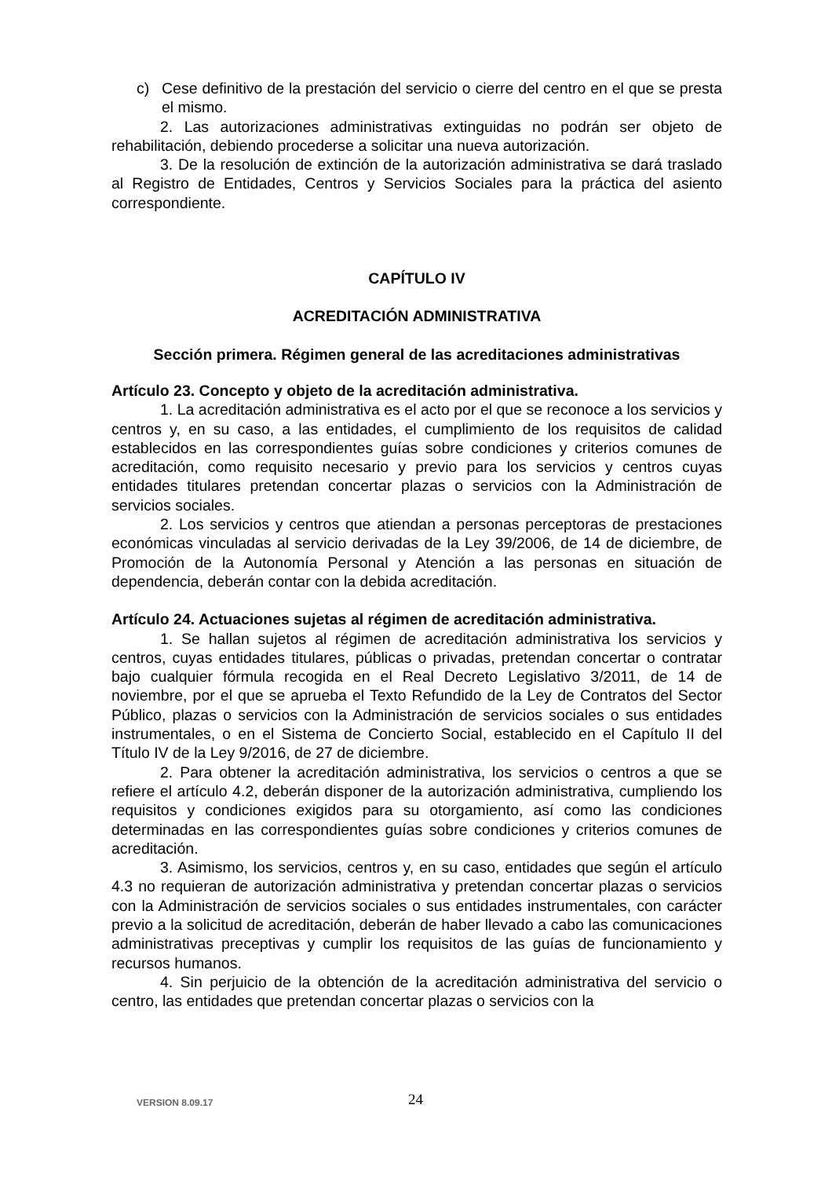c) Cese definitivo de la prestación del servicio o cierre del centro en el que se presta el mismo.
2. Las autorizaciones administrativas extinguidas no podrán ser objeto de rehabilitación, debiendo procederse a solicitar una nueva autorización.
3. De la resolución de extinción de la autorización administrativa se dará traslado al Registro de Entidades, Centros y Servicios Sociales para la práctica del asiento correspondiente.
CAPÍTULO IV
ACREDITACIÓN ADMINISTRATIVA
Sección primera. Régimen general de las acreditaciones administrativas
Artículo 23. Concepto y objeto de la acreditación administrativa.
1. La acreditación administrativa es el acto por el que se reconoce a los servicios y centros y, en su caso, a las entidades, el cumplimiento de los requisitos de calidad establecidos en las correspondientes guías sobre condiciones y criterios comunes de acreditación, como requisito necesario y previo para los servicios y centros cuyas entidades titulares pretendan concertar plazas o servicios con la Administración de servicios sociales.
2. Los servicios y centros que atiendan a personas perceptoras de prestaciones económicas vinculadas al servicio derivadas de la Ley 39/2006, de 14 de diciembre, de Promoción de la Autonomía Personal y Atención a las personas en situación de dependencia, deberán contar con la debida acreditación.
Artículo 24. Actuaciones sujetas al régimen de acreditación administrativa.
1. Se hallan sujetos al régimen de acreditación administrativa los servicios y centros, cuyas entidades titulares, públicas o privadas, pretendan concertar o contratar bajo cualquier fórmula recogida en el Real Decreto Legislativo 3/2011, de 14 de noviembre, por el que se aprueba el Texto Refundido de la Ley de Contratos del Sector Público, plazas o servicios con la Administración de servicios sociales o sus entidades instrumentales, o en el Sistema de Concierto Social, establecido en el Capítulo II del Título IV de la Ley 9/2016, de 27 de diciembre.
2. Para obtener la acreditación administrativa, los servicios o centros a que se refiere el artículo 4.2, deberán disponer de la autorización administrativa, cumpliendo los requisitos y condiciones exigidos para su otorgamiento, así como las condiciones determinadas en las correspondientes guías sobre condiciones y criterios comunes de acreditación.
3. Asimismo, los servicios, centros y, en su caso, entidades que según el artículo 4.3 no requieran de autorización administrativa y pretendan concertar plazas o servicios con la Administración de servicios sociales o sus entidades instrumentales, con carácter previo a la solicitud de acreditación, deberán de haber llevado a cabo las comunicaciones administrativas preceptivas y cumplir los requisitos de las guías de funcionamiento y recursos humanos.
4. Sin perjuicio de la obtención de la acreditación administrativa del servicio o centro, las entidades que pretendan concertar plazas o servicios con la
VERSION 8.09.17 24